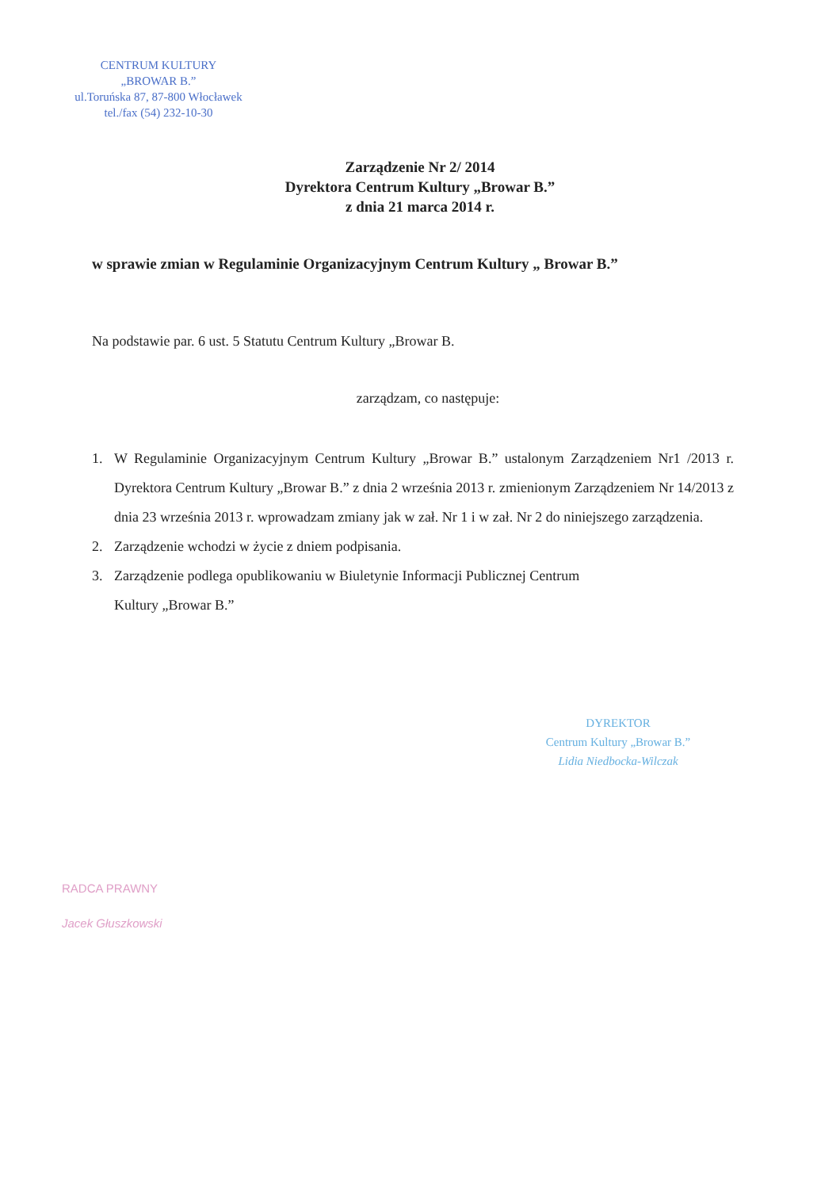CENTRUM KULTURY
„BROWAR B.”
ul.Toruńska 87, 87-800 Włocławek
tel./fax (54) 232-10-30
Zarządzenie Nr 2/ 2014
Dyrektora Centrum Kultury „Browar B.”
z dnia 21 marca 2014 r.
w sprawie zmian w Regulaminie Organizacyjnym Centrum Kultury „ Browar B.”
Na podstawie par. 6 ust. 5 Statutu Centrum Kultury „Browar B.
zarządzam, co następuje:
1. W Regulaminie Organizacyjnym Centrum Kultury „Browar B.” ustalonym Zarządzeniem Nr1 /2013 r. Dyrektora Centrum Kultury „Browar B.” z dnia 2 września 2013 r. zmienionym Zarządzeniem Nr 14/2013 z dnia 23 września 2013 r. wprowadzam zmiany jak w zał. Nr 1 i w zał. Nr 2 do niniejszego zarządzenia.
2. Zarządzenie wchodzi w życie z dniem podpisania.
3. Zarządzenie podlega opublikowaniu w Biuletynie Informacji Publicznej Centrum
Kultury „Browar B.”
DYREKTOR
Centrum Kultury „Browar B.”
Lidia Niedbocka-Wilczak
RADCA PRAWNY
Jacek Głuszkowski